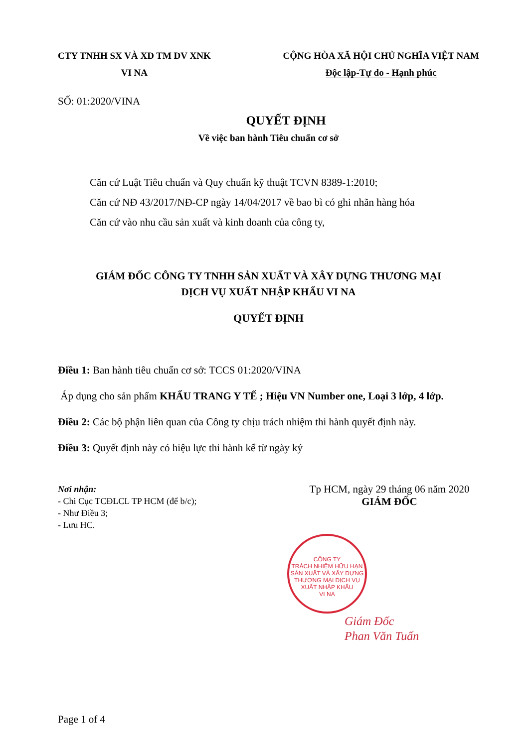CTY TNHH SX VÀ XD TM DV XNK
VI NA
CỘNG HÒA XÃ HỘI CHỦ NGHĨA VIỆT NAM
Độc lập-Tự do - Hạnh phúc
SỐ: 01:2020/VINA
QUYẾT ĐỊNH
Về việc ban hành Tiêu chuẩn cơ sở
Căn cứ Luật Tiêu chuẩn và Quy chuẩn kỹ thuật TCVN 8389-1:2010;
Căn cứ NĐ 43/2017/NĐ-CP ngày 14/04/2017 về bao bì có ghi nhãn hàng hóa
Căn cứ vào nhu cầu sản xuất và kinh doanh của công ty,
GIÁM ĐỐC CÔNG TY TNHH SẢN XUẤT VÀ XÂY DỰNG THƯƠNG MẠI
DỊCH VỤ XUẤT NHẬP KHẨU VI NA
QUYẾT ĐỊNH
Điều 1: Ban hành tiêu chuẩn cơ sở: TCCS 01:2020/VINA
Áp dụng cho sản phẩm KHẨU TRANG Y TẾ ; Hiệu VN Number one, Loại 3 lớp, 4 lớp.
Điều 2: Các bộ phận liên quan của Công ty chịu trách nhiệm thi hành quyết định này.
Điều 3: Quyết định này có hiệu lực thi hành kể từ ngày ký
Nơi nhận:
- Chi Cục TCĐLCL TP HCM (để b/c);
- Như Điều 3;
- Lưu HC.
Tp HCM, ngày 29 tháng 06 năm 2020
GIÁM ĐỐC
CÔNG TY
TRÁCH NHIỆM HỮU HẠN
SẢN XUẤT VÀ XÂY DỰNG
THƯƠNG MẠI DỊCH VỤ
XUẤT NHẬP KHẨU
VI NA
Giám Đốc
Phan Văn Tuấn
Page 1 of 4